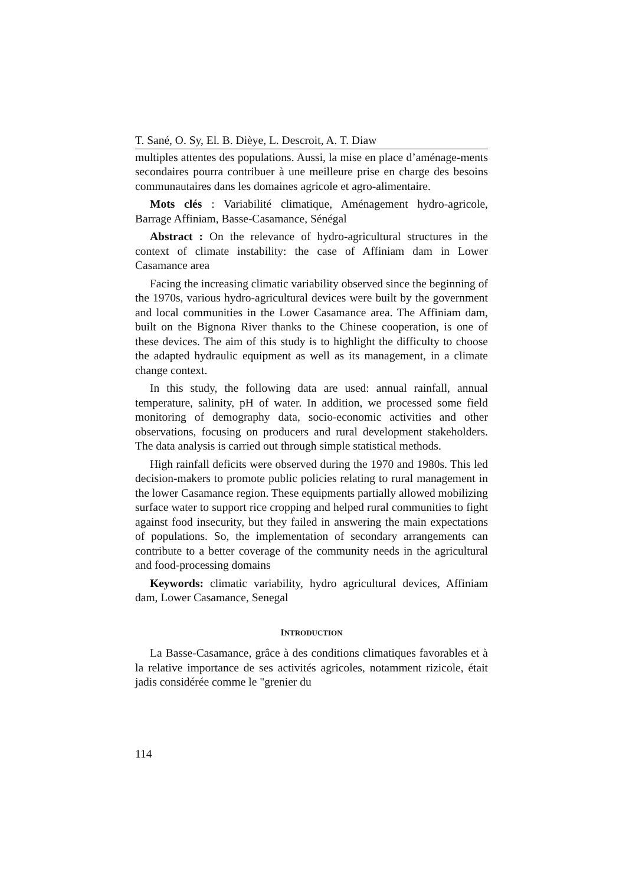T. Sané, O. Sy, El. B. Dièye, L. Descroit, A. T. Diaw
multiples attentes des populations. Aussi, la mise en place d’aménage-ments secondaires pourra contribuer à une meilleure prise en charge des besoins communautaires dans les domaines agricole et agro-alimentaire.
Mots clés : Variabilité climatique, Aménagement hydro-agricole, Barrage Affiniam, Basse-Casamance, Sénégal
Abstract : On the relevance of hydro-agricultural structures in the context of climate instability: the case of Affiniam dam in Lower Casamance area
Facing the increasing climatic variability observed since the beginning of the 1970s, various hydro-agricultural devices were built by the government and local communities in the Lower Casamance area. The Affiniam dam, built on the Bignona River thanks to the Chinese cooperation, is one of these devices. The aim of this study is to highlight the difficulty to choose the adapted hydraulic equipment as well as its management, in a climate change context.
In this study, the following data are used: annual rainfall, annual temperature, salinity, pH of water. In addition, we processed some field monitoring of demography data, socio-economic activities and other observations, focusing on producers and rural development stakeholders. The data analysis is carried out through simple statistical methods.
High rainfall deficits were observed during the 1970 and 1980s. This led decision-makers to promote public policies relating to rural management in the lower Casamance region. These equipments partially allowed mobilizing surface water to support rice cropping and helped rural communities to fight against food insecurity, but they failed in answering the main expectations of populations. So, the implementation of secondary arrangements can contribute to a better coverage of the community needs in the agricultural and food-processing domains
Keywords: climatic variability, hydro agricultural devices, Affiniam dam, Lower Casamance, Senegal
INTRODUCTION
La Basse-Casamance, grâce à des conditions climatiques favorables et à la relative importance de ses activités agricoles, notamment rizicole, était jadis considérée comme le "grenier du
114